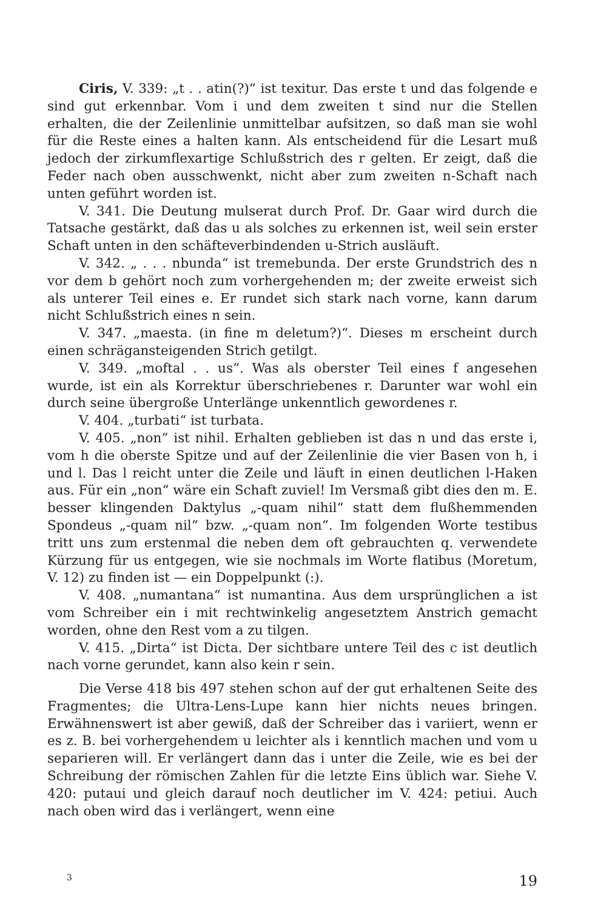Ciris, V. 339: „t . . atin(?)“ ist texitur. Das erste t und das folgende e sind gut erkennbar. Vom i und dem zweiten t sind nur die Stellen erhalten, die der Zeilenlinie unmittelbar aufsitzen, so daß man sie wohl für die Reste eines a halten kann. Als entscheidend für die Lesart muß jedoch der zirkumflexartige Schlußstrich des r gelten. Er zeigt, daß die Feder nach oben ausschwenkt, nicht aber zum zweiten n-Schaft nach unten geführt worden ist.
V. 341. Die Deutung mulserat durch Prof. Dr. Gaar wird durch die Tatsache gestärkt, daß das u als solches zu erkennen ist, weil sein erster Schaft unten in den schäfteverbindenden u-Strich ausläuft.
V. 342. „ . . . nbunda“ ist tremebunda. Der erste Grundstrich des n vor dem b gehört noch zum vorhergehenden m; der zweite erweist sich als unterer Teil eines e. Er rundet sich stark nach vorne, kann darum nicht Schlußstrich eines n sein.
V. 347. „maesta. (in fine m deletum?)“. Dieses m erscheint durch einen schrägansteigenden Strich getilgt.
V. 349. „moftal . . us“. Was als oberster Teil eines f angesehen wurde, ist ein als Korrektur überschriebenes r. Darunter war wohl ein durch seine übergroße Unterlänge unkenntlich gewordenes r.
V. 404. „turbati“ ist turbata.
V. 405. „non“ ist nihil. Erhalten geblieben ist das n und das erste i, vom h die oberste Spitze und auf der Zeilenlinie die vier Basen von h, i und l. Das l reicht unter die Zeile und läuft in einen deutlichen l-Haken aus. Für ein „non“ wäre ein Schaft zuviel! Im Versmaß gibt dies den m. E. besser klingenden Daktylus „-quam nihil“ statt dem flußhemmenden Spondeus „-quam nil“ bzw. „-quam non“. Im folgenden Worte testibus tritt uns zum erstenmal die neben dem oft gebrauchten q. verwendete Kürzung für us entgegen, wie sie nochmals im Worte flatibus (Moretum, V. 12) zu finden ist — ein Doppelpunkt (:).
V. 408. „numantana“ ist numantina. Aus dem ursprünglichen a ist vom Schreiber ein i mit rechtwinkelig angesetztem Anstrich gemacht worden, ohne den Rest vom a zu tilgen.
V. 415. „Dirta“ ist Dicta. Der sichtbare untere Teil des c ist deutlich nach vorne gerundet, kann also kein r sein.
Die Verse 418 bis 497 stehen schon auf der gut erhaltenen Seite des Fragmentes; die Ultra-Lens-Lupe kann hier nichts neues bringen. Erwähnenswert ist aber gewiß, daß der Schreiber das i variiert, wenn er es z. B. bei vorhergehendem u leichter als i kenntlich machen und vom u separieren will. Er verlängert dann das i unter die Zeile, wie es bei der Schreibung der römischen Zahlen für die letzte Eins üblich war. Siehe V. 420: putaui und gleich darauf noch deutlicher im V. 424: petiui. Auch nach oben wird das i verlängert, wenn eine
3 19